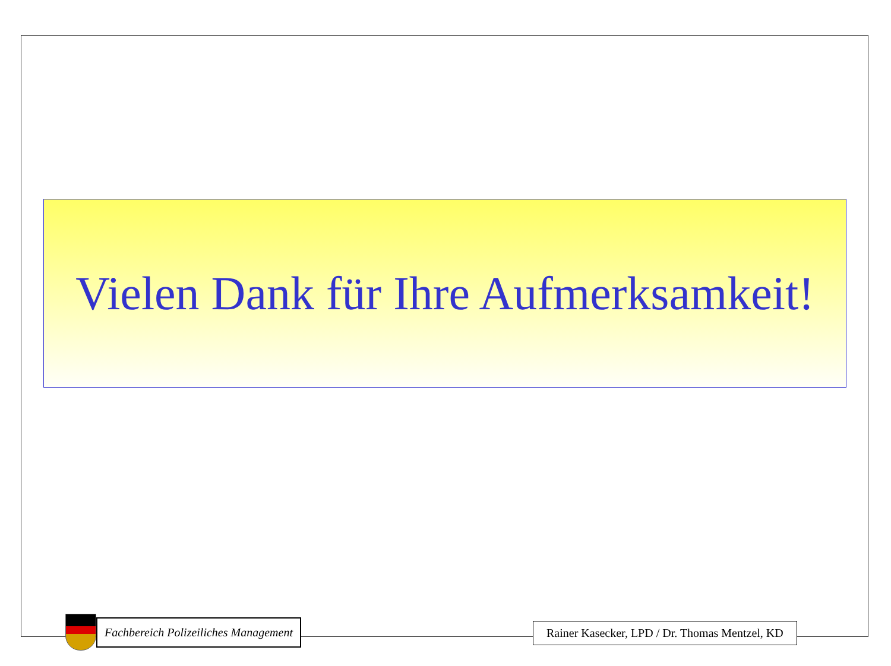Vielen Dank für Ihre Aufmerksamkeit!
Fachbereich Polizeiliches Management
Rainer Kasecker, LPD / Dr. Thomas Mentzel, KD